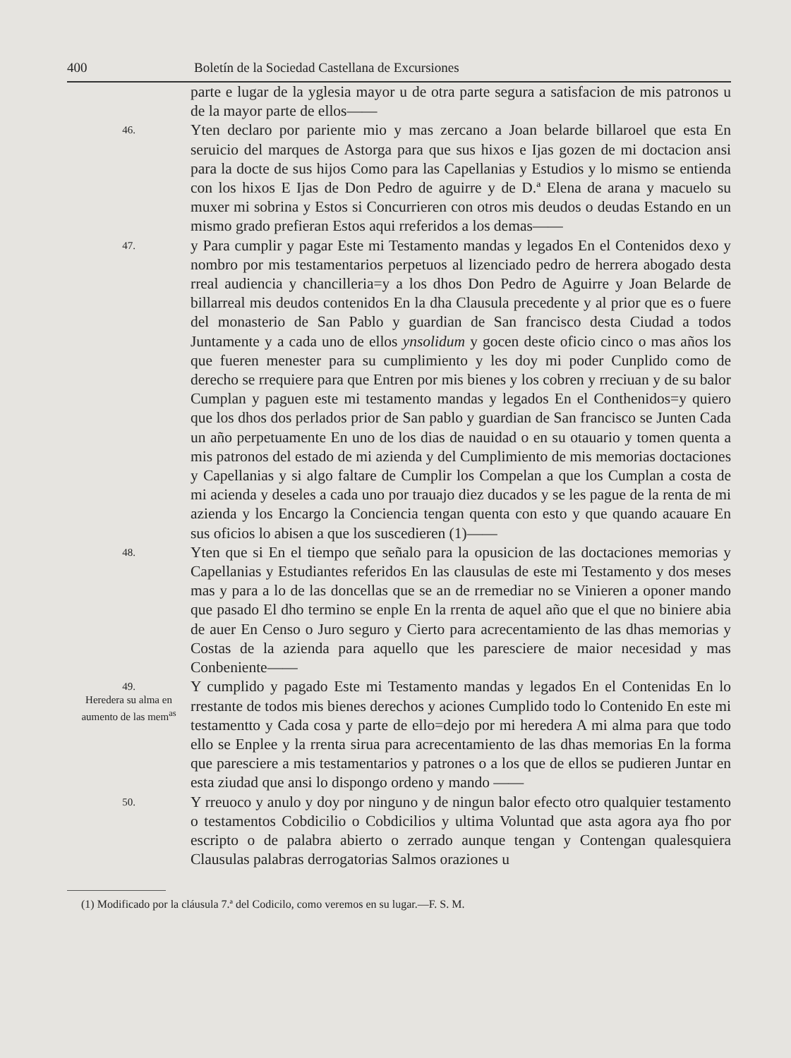400 Boletín de la Sociedad Castellana de Excursiones
parte e lugar de la yglesia mayor u de otra parte segura a satisfacion de mis patronos u de la mayor parte de ellos——
46.
Yten declaro por pariente mio y mas zercano a Joan belarde billaroel que esta En seruicio del marques de Astorga para que sus hixos e Ijas gozen de mi doctacion ansi para la docte de sus hijos Como para las Capellanias y Estudios y lo mismo se entienda con los hixos E Ijas de Don Pedro de aguirre y de D.ª Elena de arana y macuelo su muxer mi sobrina y Estos si Concurrieren con otros mis deudos o deudas Estando en un mismo grado prefieran Estos aqui rreferidos a los demas——
47.
y Para cumplir y pagar Este mi Testamento mandas y legados En el Contenidos dexo y nombro por mis testamentarios perpetuos al lizenciado pedro de herrera abogado desta rreal audiencia y chancilleria=y a los dhos Don Pedro de Aguirre y Joan Belarde de billarreal mis deudos contenidos En la dha Clausula precedente y al prior que es o fuere del monasterio de San Pablo y guardian de San francisco desta Ciudad a todos Juntamente y a cada uno de ellos ynsolidum y gocen deste oficio cinco o mas años los que fueren menester para su cumplimiento y les doy mi poder Cunplido como de derecho se rrequiere para que Entren por mis bienes y los cobren y rreciuan y de su balor Cumplan y paguen este mi testamento mandas y legados En el Conthenidos=y quiero que los dhos dos perlados prior de San pablo y guardian de San francisco se Junten Cada un año perpetuamente En uno de los dias de nauidad o en su otauario y tomen quenta a mis patronos del estado de mi azienda y del Cumplimiento de mis memorias doctaciones y Capellanias y si algo faltare de Cumplir los Compelan a que los Cumplan a costa de mi acienda y deseles a cada uno por trauajo diez ducados y se les pague de la renta de mi azienda y los Encargo la Conciencia tengan quenta con esto y que quando acauare En sus oficios lo abisen a que los suscedieren (1)——
48.
Yten que si En el tiempo que señalo para la opusicion de las doctaciones memorias y Capellanias y Estudiantes referidos En las clausulas de este mi Testamento y dos meses mas y para a lo de las doncellas que se an de rremediar no se Vinieren a oponer mando que pasado El dho termino se enple En la rrenta de aquel año que el que no biniere abia de auer En Censo o Juro seguro y Cierto para acrecentamiento de las dhas memorias y Costas de la azienda para aquello que les paresciere de maior necesidad y mas Conbeniente——
49.
Heredera su alma en aumento de las mem<sup>as</sup>
Y cumplido y pagado Este mi Testamento mandas y legados En el Contenidas En lo rrestante de todos mis bienes derechos y aciones Cumplido todo lo Contenido En este mi testamentto y Cada cosa y parte de ello=dejo por mi heredera A mi alma para que todo ello se Enplee y la rrenta sirua para acrecentamiento de las dhas memorias En la forma que paresciere a mis testamentarios y patrones o a los que de ellos se pudieren Juntar en esta ziudad que ansi lo dispongo ordeno y mando ——
50.
Y rreuoco y anulo y doy por ninguno y de ningun balor efecto otro qualquier testamento o testamentos Cobdicilio o Cobdicilios y ultima Voluntad que asta agora aya fho por escripto o de palabra abierto o zerrado aunque tengan y Contengan qualesquiera Clausulas palabras derrogatorias Salmos oraziones u
(1) Modificado por la cláusula 7.ª del Codicilo, como veremos en su lugar.—F. S. M.